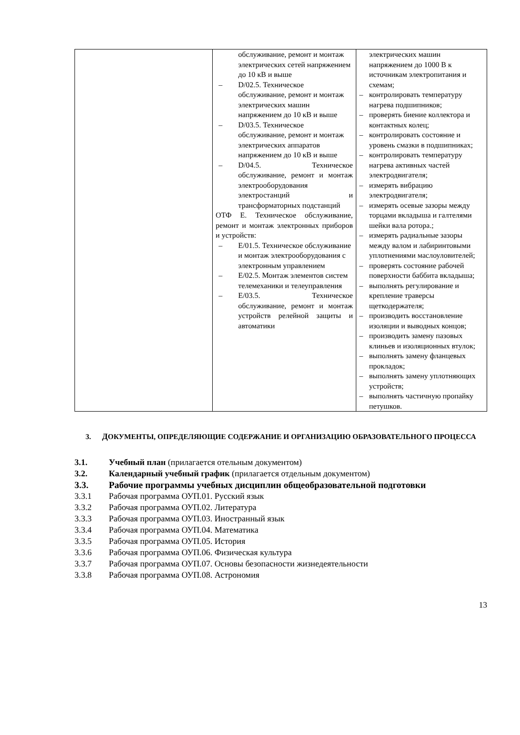| | обслуживание, ремонт и монтаж электрических сетей напряжением до 10 кВ и выше – D/02.5. Техническое обслуживание, ремонт и монтаж электрических машин напряжением до 10 кВ и выше – D/03.5. Техническое обслуживание, ремонт и монтаж электрических аппаратов напряжением до 10 кВ и выше – D/04.5. Техническое обслуживание, ремонт и монтаж электрооборудования электростанций и трансформаторных подстанций ОТФ Е. Техническое обслуживание, ремонт и монтаж электронных приборов и устройств: – Е/01.5. Техническое обслуживание и монтаж электрооборудования с электронным управлением – Е/02.5. Монтаж элементов систем телемеханики и телеуправления – Е/03.5. Техническое обслуживание, ремонт и монтаж устройств релейной защиты и автоматики | электрических машин напряжением до 1000 В к источникам электропитания и схемам; – контролировать температуру нагрева подшипников; – проверять биение коллектора и контактных колец; – контролировать состояние и уровень смазки в подшипниках; – контролировать температуру нагрева активных частей электродвигателя; – измерять вибрацию электродвигателя; – измерять осевые зазоры между торцами вкладыша и галтелями шейки вала ротора.; – измерять радиальные зазоры между валом и лабиринтовыми уплотнениями маслоуловителей; – проверять состояние рабочей поверхности баббита вкладыша; – выполнять регулирование и крепление траверсы щеткодержателя; – производить восстановление изоляции и выводных концов; – производить замену пазовых клиньев и изоляционных втулок; – выполнять замену фланцевых прокладок; – выполнять замену уплотняющих устройств; – выполнять частичную пропайку петушков. |
3. ДОКУМЕНТЫ, ОПРЕДЕЛЯЮЩИЕ СОДЕРЖАНИЕ И ОРГАНИЗАЦИЮ ОБРАЗОВАТЕЛЬНОГО ПРОЦЕССА
3.1. Учебный план (прилагается отельным документом)
3.2. Календарный учебный график (прилагается отдельным документом)
3.3. Рабочие программы учебных дисциплин общеобразовательной подготовки
3.3.1 Рабочая программа ОУП.01. Русский язык
3.3.2 Рабочая программа ОУП.02. Литература
3.3.3 Рабочая программа ОУП.03. Иностранный язык
3.3.4 Рабочая программа ОУП.04. Математика
3.3.5 Рабочая программа ОУП.05. История
3.3.6 Рабочая программа ОУП.06. Физическая культура
3.3.7 Рабочая программа ОУП.07. Основы безопасности жизнедеятельности
3.3.8 Рабочая программа ОУП.08. Астрономия
13